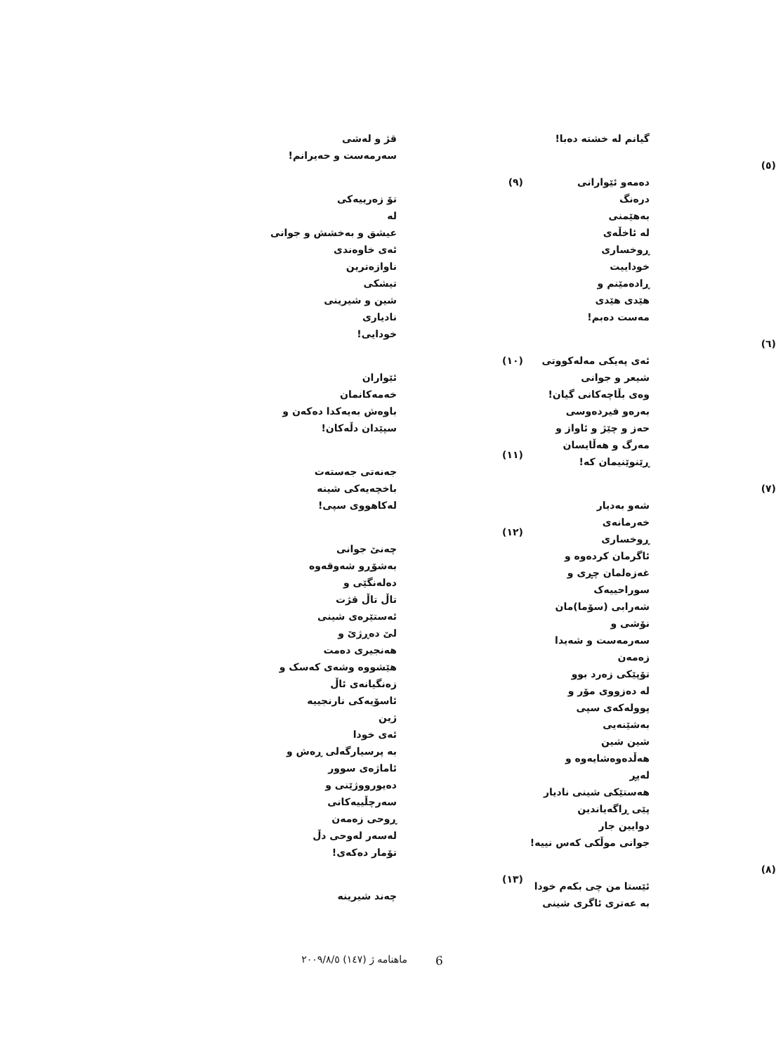گیانم لە خشتە دەبا!
(٥)
دەمەو ئێوارانی
درەنگ
بەهێمنی
لە ئاخڵەی
ڕوخساری
خوداییت
ڕادەمێنم و
هێدی هێدی
مەست دەبم!
(٦)
ئەی پەیکی مەلەکووتی
شیعر و جوانی
وەی بڵاچەکانی گیان!
بەرەو فیردەوسی
حەز و چێژ و ئاواز و
مەرگ و هەڵایسان
ڕێنوێنیمان کە!
(٧)
شەو بەدیار
خەرمانەی
ڕوخساری
ئاگرمان کردەوە و
غەزەلمان چڕی و
سوراحییەک
شەرابی (سۆما)مان
نۆشی و
سەرمەست و شەیدا
زەمەن
تۆپێکی زەرد بوو
لە دەزووی مۆر و
پوولەکەی سپی
بەشێنەیی
شین شین
هەڵدەوەشایەوە و
لەپڕ
هەستێکی شینی نادیار
پێی ڕاگەیاندین
دوایین جار
جوانی موڵکی کەس نییە!
(٨)
ئێستا من چی بکەم خودا
بە عەتری ئاگری شینی
قژ و لەشی
سەرمەست و حەیرانم!
(٩)
تۆ زەرییەکی
لە
عیشق و بەخشش و جوانی
ئەی خاوەندی
ناوازەترین
تیشکی
شین و شیرینی
نادیاری
خودایی!
(١٠)
ئێواران
خەمەکانمان
باوەش بەیەکدا دەکەن و
سپێدان دڵەکان!
(١١)
جەنەتی جەستەت
باخچەیەکی شینە
لەکاهووی سپی!
(١٢)
چەنێ جوانی
بەشۆڕو شەوقەوە
دەلەنگێی و
تاڵ تاڵ قژت
ئەستێرەی شینی
لێ دەڕژێ و
هەنجیری دەمت
هێشووە وشەی کەسک و
زەنگیانەی ئاڵ
ئاسۆیەکی نارنجییە
ژین
ئەی خودا
بە پرسیارگەلی ڕەش و
ئاماژەی سوور
دەیورووژێنی و
سەرچڵییەکانی
ڕوحی زەمەن
لەسەر لەوحی دڵ
تۆمار دەکەی!
(١٣)
چەند شیرینە
ماهنامە ژ (١٤٧) ٢٠٠٩/٨/٥ 6